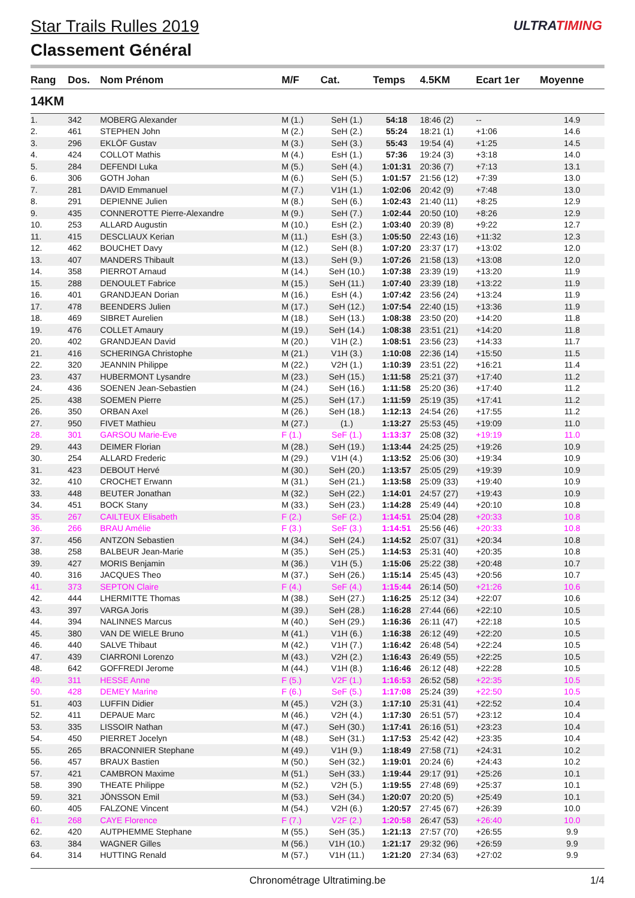ULTRATIMING
Star Trails Rulles 2019
Classement Général
| Rang | Dos. | Nom Prénom | M/F | Cat. | Temps | 4.5KM | Ecart 1er | Moyenne |
| --- | --- | --- | --- | --- | --- | --- | --- | --- |
| 14KM | | | | | | | | |
| 1. | 342 | MOBERG Alexander | M (1.) | SeH (1.) | 54:18 | 18:46 (2) | -- | 14.9 |
| 2. | 461 | STEPHEN John | M (2.) | SeH (2.) | 55:24 | 18:21 (1) | +1:06 | 14.6 |
| 3. | 296 | EKLÖF Gustav | M (3.) | SeH (3.) | 55:43 | 19:54 (4) | +1:25 | 14.5 |
| 4. | 424 | COLLOT Mathis | M (4.) | EsH (1.) | 57:36 | 19:24 (3) | +3:18 | 14.0 |
| 5. | 284 | DEFENDI Luka | M (5.) | SeH (4.) | 1:01:31 | 20:36 (7) | +7:13 | 13.1 |
| 6. | 306 | GOTH Johan | M (6.) | SeH (5.) | 1:01:57 | 21:56 (12) | +7:39 | 13.0 |
| 7. | 281 | DAVID Emmanuel | M (7.) | V1H (1.) | 1:02:06 | 20:42 (9) | +7:48 | 13.0 |
| 8. | 291 | DEPIENNE Julien | M (8.) | SeH (6.) | 1:02:43 | 21:40 (11) | +8:25 | 12.9 |
| 9. | 435 | CONNEROTTE Pierre-Alexandre | M (9.) | SeH (7.) | 1:02:44 | 20:50 (10) | +8:26 | 12.9 |
| 10. | 253 | ALLARD Augustin | M (10.) | EsH (2.) | 1:03:40 | 20:39 (8) | +9:22 | 12.7 |
| 11. | 415 | DESCLIAUX Kerian | M (11.) | EsH (3.) | 1:05:50 | 22:43 (16) | +11:32 | 12.3 |
| 12. | 462 | BOUCHET Davy | M (12.) | SeH (8.) | 1:07:20 | 23:37 (17) | +13:02 | 12.0 |
| 13. | 407 | MANDERS Thibault | M (13.) | SeH (9.) | 1:07:26 | 21:58 (13) | +13:08 | 12.0 |
| 14. | 358 | PIERROT Arnaud | M (14.) | SeH (10.) | 1:07:38 | 23:39 (19) | +13:20 | 11.9 |
| 15. | 288 | DENOULET Fabrice | M (15.) | SeH (11.) | 1:07:40 | 23:39 (18) | +13:22 | 11.9 |
| 16. | 401 | GRANDJEAN Dorian | M (16.) | EsH (4.) | 1:07:42 | 23:56 (24) | +13:24 | 11.9 |
| 17. | 478 | BEENDERS Julien | M (17.) | SeH (12.) | 1:07:54 | 22:40 (15) | +13:36 | 11.9 |
| 18. | 469 | SIBRET Aurelien | M (18.) | SeH (13.) | 1:08:38 | 23:50 (20) | +14:20 | 11.8 |
| 19. | 476 | COLLET Amaury | M (19.) | SeH (14.) | 1:08:38 | 23:51 (21) | +14:20 | 11.8 |
| 20. | 402 | GRANDJEAN David | M (20.) | V1H (2.) | 1:08:51 | 23:56 (23) | +14:33 | 11.7 |
| 21. | 416 | SCHERINGA Christophe | M (21.) | V1H (3.) | 1:10:08 | 22:36 (14) | +15:50 | 11.5 |
| 22. | 320 | JEANNIN Philippe | M (22.) | V2H (1.) | 1:10:39 | 23:51 (22) | +16:21 | 11.4 |
| 23. | 437 | HUBERMONT Lysandre | M (23.) | SeH (15.) | 1:11:58 | 25:21 (37) | +17:40 | 11.2 |
| 24. | 436 | SOENEN Jean-Sebastien | M (24.) | SeH (16.) | 1:11:58 | 25:20 (36) | +17:40 | 11.2 |
| 25. | 438 | SOEMEN Pierre | M (25.) | SeH (17.) | 1:11:59 | 25:19 (35) | +17:41 | 11.2 |
| 26. | 350 | ORBAN Axel | M (26.) | SeH (18.) | 1:12:13 | 24:54 (26) | +17:55 | 11.2 |
| 27. | 950 | FIVET Mathieu | M (27.) | (1.) | 1:13:27 | 25:53 (45) | +19:09 | 11.0 |
| 28. | 301 | GARSOU Marie-Eve | F (1.) | SeF (1.) | 1:13:37 | 25:08 (32) | +19:19 | 11.0 |
| 29. | 443 | DEIMER Florian | M (28.) | SeH (19.) | 1:13:44 | 24:25 (25) | +19:26 | 10.9 |
| 30. | 254 | ALLARD Frederic | M (29.) | V1H (4.) | 1:13:52 | 25:06 (30) | +19:34 | 10.9 |
| 31. | 423 | DEBOUT Hervé | M (30.) | SeH (20.) | 1:13:57 | 25:05 (29) | +19:39 | 10.9 |
| 32. | 410 | CROCHET Erwann | M (31.) | SeH (21.) | 1:13:58 | 25:09 (33) | +19:40 | 10.9 |
| 33. | 448 | BEUTER Jonathan | M (32.) | SeH (22.) | 1:14:01 | 24:57 (27) | +19:43 | 10.9 |
| 34. | 451 | BOCK Stany | M (33.) | SeH (23.) | 1:14:28 | 25:49 (44) | +20:10 | 10.8 |
| 35. | 267 | CAILTEUX Elisabeth | F (2.) | SeF (2.) | 1:14:51 | 25:04 (28) | +20:33 | 10.8 |
| 36. | 266 | BRAU Amélie | F (3.) | SeF (3.) | 1:14:51 | 25:56 (46) | +20:33 | 10.8 |
| 37. | 456 | ANTZON Sebastien | M (34.) | SeH (24.) | 1:14:52 | 25:07 (31) | +20:34 | 10.8 |
| 38. | 258 | BALBEUR Jean-Marie | M (35.) | SeH (25.) | 1:14:53 | 25:31 (40) | +20:35 | 10.8 |
| 39. | 427 | MORIS Benjamin | M (36.) | V1H (5.) | 1:15:06 | 25:22 (38) | +20:48 | 10.7 |
| 40. | 316 | JACQUES Theo | M (37.) | SeH (26.) | 1:15:14 | 25:45 (43) | +20:56 | 10.7 |
| 41. | 373 | SEPTON Claire | F (4.) | SeF (4.) | 1:15:44 | 26:14 (50) | +21:26 | 10.6 |
| 42. | 444 | LHERMITTE Thomas | M (38.) | SeH (27.) | 1:16:25 | 25:12 (34) | +22:07 | 10.6 |
| 43. | 397 | VARGA Joris | M (39.) | SeH (28.) | 1:16:28 | 27:44 (66) | +22:10 | 10.5 |
| 44. | 394 | NALINNES Marcus | M (40.) | SeH (29.) | 1:16:36 | 26:11 (47) | +22:18 | 10.5 |
| 45. | 380 | VAN DE WIELE Bruno | M (41.) | V1H (6.) | 1:16:38 | 26:12 (49) | +22:20 | 10.5 |
| 46. | 440 | SALVE Thibaut | M (42.) | V1H (7.) | 1:16:42 | 26:48 (54) | +22:24 | 10.5 |
| 47. | 439 | CIARRONI Lorenzo | M (43.) | V2H (2.) | 1:16:43 | 26:49 (55) | +22:25 | 10.5 |
| 48. | 642 | GOFFREDI Jerome | M (44.) | V1H (8.) | 1:16:46 | 26:12 (48) | +22:28 | 10.5 |
| 49. | 311 | HESSE Anne | F (5.) | V2F (1.) | 1:16:53 | 26:52 (58) | +22:35 | 10.5 |
| 50. | 428 | DEMEY Marine | F (6.) | SeF (5.) | 1:17:08 | 25:24 (39) | +22:50 | 10.5 |
| 51. | 403 | LUFFIN Didier | M (45.) | V2H (3.) | 1:17:10 | 25:31 (41) | +22:52 | 10.4 |
| 52. | 411 | DEPAUE Marc | M (46.) | V2H (4.) | 1:17:30 | 26:51 (57) | +23:12 | 10.4 |
| 53. | 335 | LISSOIR Nathan | M (47.) | SeH (30.) | 1:17:41 | 26:16 (51) | +23:23 | 10.4 |
| 54. | 450 | PIERRET Jocelyn | M (48.) | SeH (31.) | 1:17:53 | 25:42 (42) | +23:35 | 10.4 |
| 55. | 265 | BRACONNIER Stephane | M (49.) | V1H (9.) | 1:18:49 | 27:58 (71) | +24:31 | 10.2 |
| 56. | 457 | BRAUX Bastien | M (50.) | SeH (32.) | 1:19:01 | 20:24 (6) | +24:43 | 10.2 |
| 57. | 421 | CAMBRON Maxime | M (51.) | SeH (33.) | 1:19:44 | 29:17 (91) | +25:26 | 10.1 |
| 58. | 390 | THEATE Philippe | M (52.) | V2H (5.) | 1:19:55 | 27:48 (69) | +25:37 | 10.1 |
| 59. | 321 | JÖNSSON Emil | M (53.) | SeH (34.) | 1:20:07 | 20:20 (5) | +25:49 | 10.1 |
| 60. | 405 | FALZONE Vincent | M (54.) | V2H (6.) | 1:20:57 | 27:45 (67) | +26:39 | 10.0 |
| 61. | 268 | CAYE Florence | F (7.) | V2F (2.) | 1:20:58 | 26:47 (53) | +26:40 | 10.0 |
| 62. | 420 | AUTPHEMME Stephane | M (55.) | SeH (35.) | 1:21:13 | 27:57 (70) | +26:55 | 9.9 |
| 63. | 384 | WAGNER Gilles | M (56.) | V1H (10.) | 1:21:17 | 29:32 (96) | +26:59 | 9.9 |
| 64. | 314 | HUTTING Renald | M (57.) | V1H (11.) | 1:21:20 | 27:34 (63) | +27:02 | 9.9 |
Chronométrage Ultratiming.be 1/4